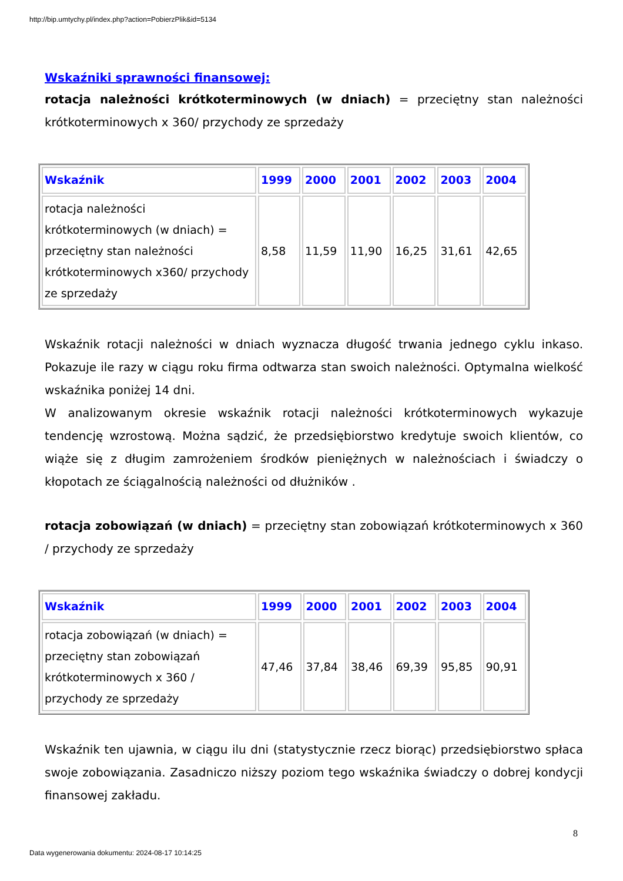http://bip.umtychy.pl/index.php?action=PobierzPlik&id=5134
Wskaźniki sprawności finansowej:
rotacja należności krótkoterminowych (w dniach) = przeciętny stan należności krótkoterminowych x 360/ przychody ze sprzedaży
| Wskaźnik | 1999 | 2000 | 2001 | 2002 | 2003 | 2004 |
| --- | --- | --- | --- | --- | --- | --- |
| rotacja należności krótkoterminowych (w dniach) = przeciętny stan należności krótkoterminowych x360/ przychody ze sprzedaży | 8,58 | 11,59 | 11,90 | 16,25 | 31,61 | 42,65 |
Wskaźnik rotacji należności w dniach wyznacza długość trwania jednego cyklu inkaso. Pokazuje ile razy w ciągu roku firma odtwarza stan swoich należności. Optymalna wielkość wskaźnika poniżej 14 dni.
W analizowanym okresie wskaźnik rotacji należności krótkoterminowych wykazuje tendencję wzrostową. Można sądzić, że przedsiębiorstwo kredytuje swoich klientów, co wiąże się z długim zamrożeniem środków pieniężnych w należnościach i świadczy o kłopotach ze ściągalnością należności od dłużników .
rotacja zobowiązań (w dniach) = przeciętny stan zobowiązań krótkoterminowych x 360 / przychody ze sprzedaży
| Wskaźnik | 1999 | 2000 | 2001 | 2002 | 2003 | 2004 |
| --- | --- | --- | --- | --- | --- | --- |
| rotacja zobowiązań (w dniach) = przeciętny stan zobowiązań krótkoterminowych x 360 / przychody ze sprzedaży | 47,46 | 37,84 | 38,46 | 69,39 | 95,85 | 90,91 |
Wskaźnik ten ujawnia, w ciągu ilu dni (statystycznie rzecz biorąc) przedsiębiorstwo spłaca swoje zobowiązania. Zasadniczo niższy poziom tego wskaźnika świadczy o dobrej kondycji finansowej zakładu.
8
Data wygenerowania dokumentu: 2024-08-17 10:14:25